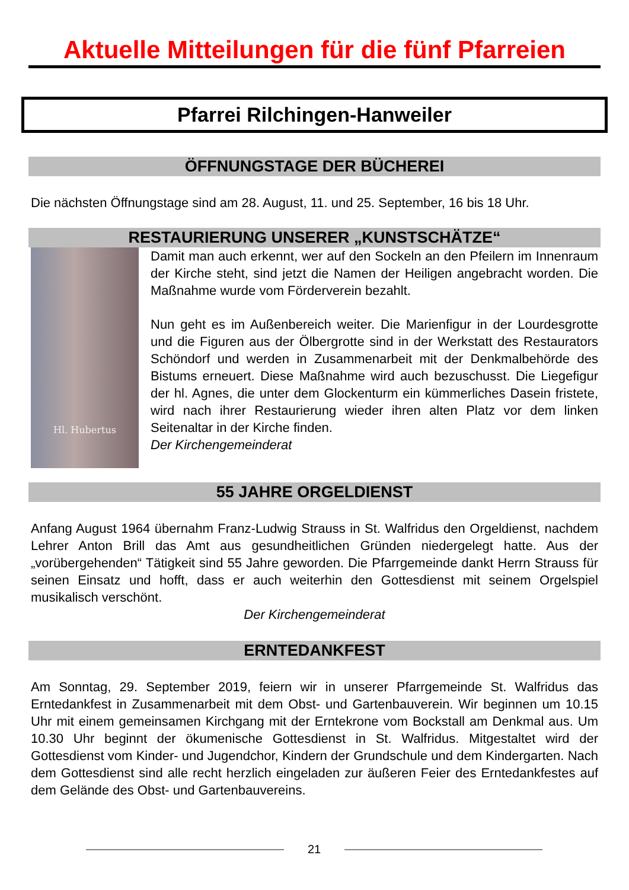Aktuelle Mitteilungen für die fünf Pfarreien
Pfarrei Rilchingen-Hanweiler
ÖFFNUNGSTAGE DER BÜCHEREI
Die nächsten Öffnungstage sind am 28. August, 11. und 25. September, 16 bis 18 Uhr.
RESTAURIERUNG UNSERER „KUNSTSCHÄTZE“
Hl. Hubertus
Damit man auch erkennt, wer auf den Sockeln an den Pfeilern im Innenraum der Kirche steht, sind jetzt die Namen der Heiligen angebracht worden. Die Maßnahme wurde vom Förderverein bezahlt.
Nun geht es im Außenbereich weiter. Die Marienfigur in der Lourdesgrotte und die Figuren aus der Ölbergrotte sind in der Werkstatt des Restaurators Schöndorf und werden in Zusammenarbeit mit der Denkmalbehörde des Bistums erneuert. Diese Maßnahme wird auch bezuschusst. Die Liegefigur der hl. Agnes, die unter dem Glockenturm ein kümmerliches Dasein fristete, wird nach ihrer Restaurierung wieder ihren alten Platz vor dem linken Seitenaltar in der Kirche finden.
Der Kirchengemeinderat
55 JAHRE ORGELDIENST
Anfang August 1964 übernahm Franz-Ludwig Strauss in St. Walfridus den Orgeldienst, nachdem Lehrer Anton Brill das Amt aus gesundheitlichen Gründen niedergelegt hatte. Aus der „vorübergehenden“ Tätigkeit sind 55 Jahre geworden. Die Pfarrgemeinde dankt Herrn Strauss für seinen Einsatz und hofft, dass er auch weiterhin den Gottesdienst mit seinem Orgelspiel musikalisch verschönt.
Der Kirchengemeinderat
ERNTEDANKFEST
Am Sonntag, 29. September 2019, feiern wir in unserer Pfarrgemeinde St. Walfridus das Erntedankfest in Zusammenarbeit mit dem Obst- und Gartenbauverein. Wir beginnen um 10.15 Uhr mit einem gemeinsamen Kirchgang mit der Erntekrone vom Bockstall am Denkmal aus. Um 10.30 Uhr beginnt der ökumenische Gottesdienst in St. Walfridus. Mitgestaltet wird der Gottesdienst vom Kinder- und Jugendchor, Kindern der Grundschule und dem Kindergarten. Nach dem Gottesdienst sind alle recht herzlich eingeladen zur äußeren Feier des Erntedankfestes auf dem Gelände des Obst- und Gartenbauvereins.
21